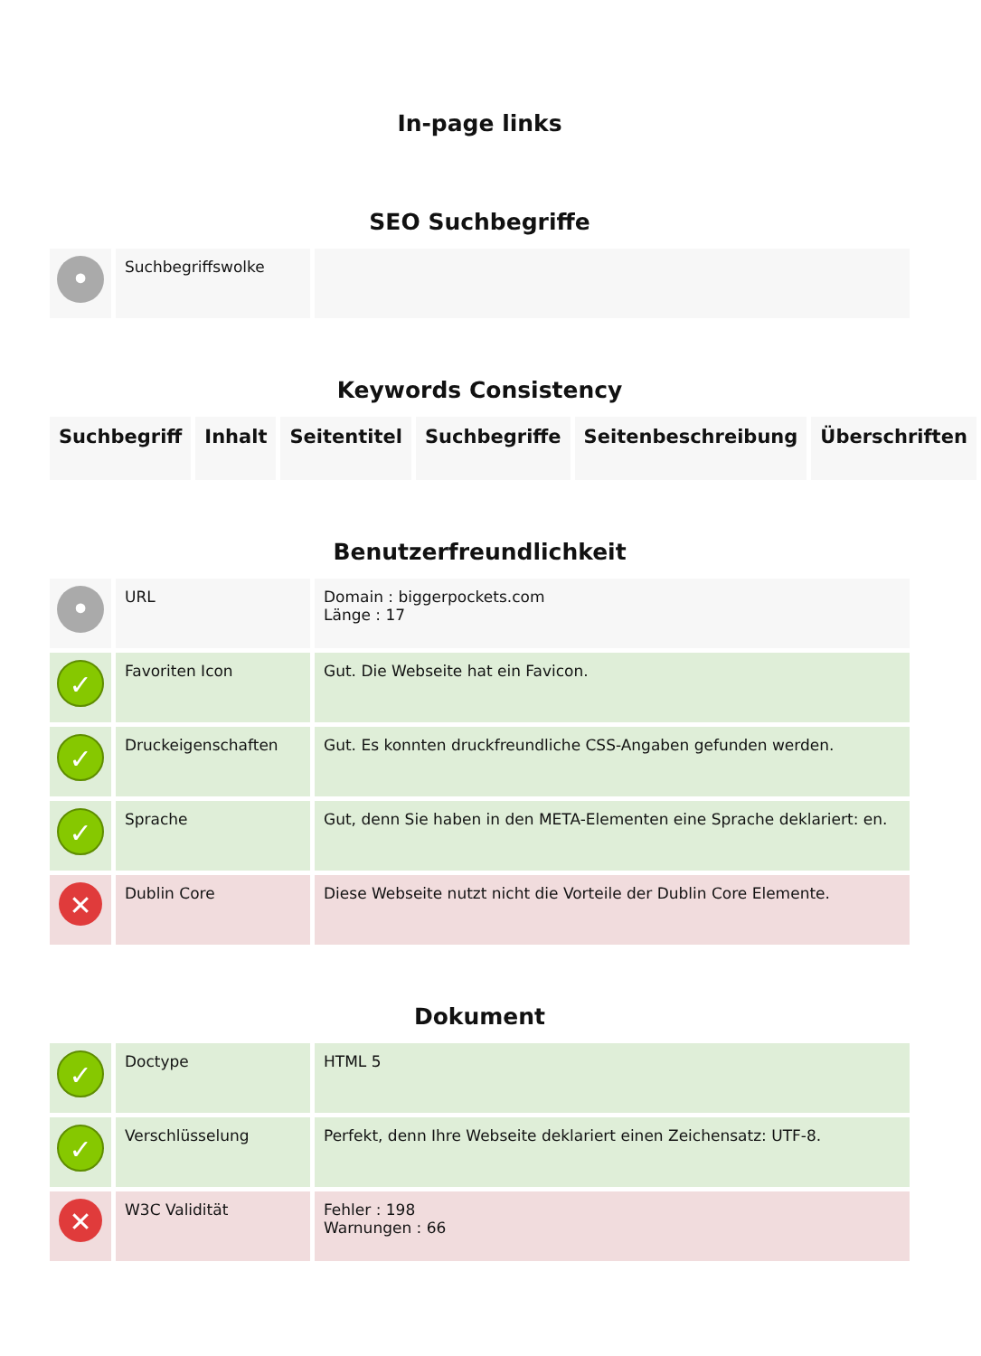In-page links
SEO Suchbegriffe
| • | Suchbegriffswolke | |
Keywords Consistency
| Suchbegriff | Inhalt | Seitentitel | Suchbegriffe | Seitenbeschreibung | Überschriften |
| --- | --- | --- | --- | --- | --- |
Benutzerfreundlichkeit
| • | URL | Domain : biggerpockets.com Länge : 17 |
| ✓ | Favoriten Icon | Gut. Die Webseite hat ein Favicon. |
| ✓ | Druckeigenschaften | Gut. Es konnten druckfreundliche CSS-Angaben gefunden werden. |
| ✓ | Sprache | Gut, denn Sie haben in den META-Elementen eine Sprache deklariert: en. |
| ✕ | Dublin Core | Diese Webseite nutzt nicht die Vorteile der Dublin Core Elemente. |
Dokument
| ✓ | Doctype | HTML 5 |
| ✓ | Verschlüsselung | Perfekt, denn Ihre Webseite deklariert einen Zeichensatz: UTF-8. |
| ✕ | W3C Validität | Fehler : 198 Warnungen : 66 |